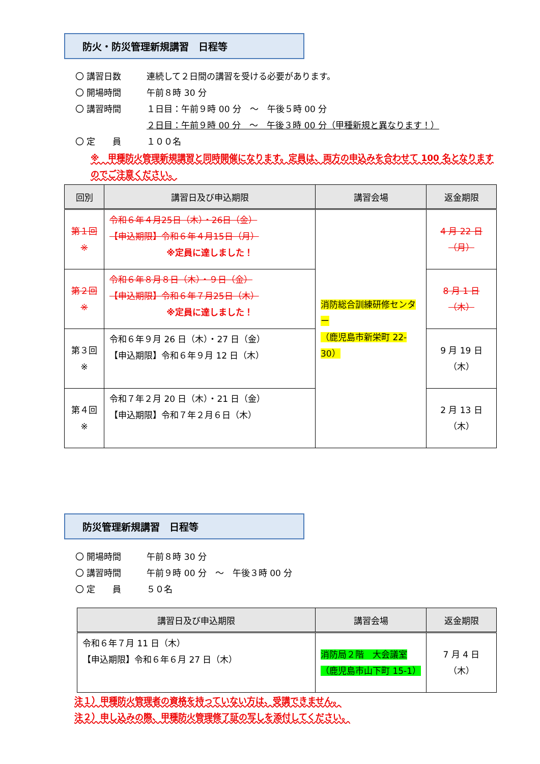防火・防災管理新規講習　日程等
〇 講習日数 連続して２日間の講習を受ける必要があります。
〇 開場時間 午前８時 30 分
〇 講習時間 １日目：午前９時 00 分　～　午後５時 00 分
２日目：午前９時 00 分　～　午後３時 00 分（甲種新規と異なります！）
〇 定　　員 １００名
※　甲種防火管理新規講習と同時開催になります。定員は、両方の申込みを合わせて 100 名となりますのでご注意ください。
| 回別 | 講習日及び申込期限 | 講習会場 | 返金期限 |
| --- | --- | --- | --- |
| 第１回 ※ | 令和６年４月25日（木）・26日（金） 【申込期限】令和６年４月15日（月） ※定員に達しました！ | 消防総合訓練研修センター （鹿児島市新栄町 22-30） | 4 月 22 日（月） |
| 第２回 ※ | 令和６年８月８日（木）・９日（金） 【申込期限】令和６年７月25日（木） ※定員に達しました！ | | 8 月 1 日（木） |
| 第３回 ※ | 令和６年９月 26 日（木）・27 日（金） 【申込期限】令和６年９月 12 日（木） | | 9 月 19 日（木） |
| 第４回 ※ | 令和７年２月 20 日（木）・21 日（金） 【申込期限】令和７年２月６日（木） | | 2 月 13 日（木） |
防災管理新規講習　日程等
〇 開場時間 午前８時 30 分
〇 講習時間 午前９時 00 分　～　午後３時 00 分
〇 定　　員 ５０名
| 講習日及び申込期限 | 講習会場 | 返金期限 |
| --- | --- | --- |
| 令和６年７月 11 日（木） 【申込期限】令和６年６月 27 日（木） | 消防局２階 大会議室 （鹿児島市山下町 15-1） | 7 月 4 日（木） |
注１）甲種防火管理者の資格を持っていない方は、受講できません。
注２）申し込みの際、甲種防火管理修了証の写しを添付してください。